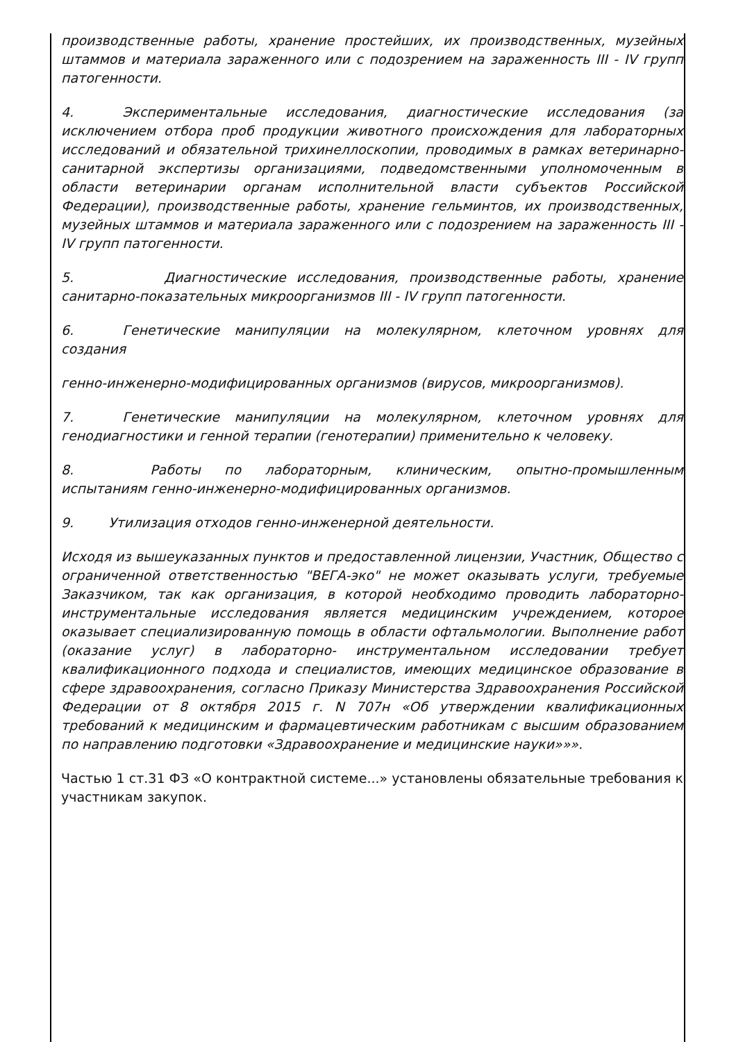производственные работы, хранение простейших, их производственных, музейных штаммов и материала зараженного или с подозрением на зараженность III - IV групп патогенности.
4. Экспериментальные исследования, диагностические исследования (за исключением отбора проб продукции животного происхождения для лабораторных исследований и обязательной трихинеллоскопии, проводимых в рамках ветеринарно-санитарной экспертизы организациями, подведомственными уполномоченным в области ветеринарии органам исполнительной власти субъектов Российской Федерации), производственные работы, хранение гельминтов, их производственных, музейных штаммов и материала зараженного или с подозрением на зараженность III - IV групп патогенности.
5. Диагностические исследования, производственные работы, хранение санитарно-показательных микроорганизмов III - IV групп патогенности.
6. Генетические манипуляции на молекулярном, клеточном уровнях для создания
генно-инженерно-модифицированных организмов (вирусов, микроорганизмов).
7. Генетические манипуляции на молекулярном, клеточном уровнях для генодиагностики и генной терапии (генотерапии) применительно к человеку.
8. Работы по лабораторным, клиническим, опытно-промышленным испытаниям генно-инженерно-модифицированных организмов.
9. Утилизация отходов генно-инженерной деятельности.
Исходя из вышеуказанных пунктов и предоставленной лицензии, Участник, Общество с ограниченной ответственностью "ВЕГА-эко" не может оказывать услуги, требуемые Заказчиком, так как организация, в которой необходимо проводить лабораторно-инструментальные исследования является медицинским учреждением, которое оказывает специализированную помощь в области офтальмологии. Выполнение работ (оказание услуг) в лабораторно- инструментальном исследовании требует квалификационного подхода и специалистов, имеющих медицинское образование в сфере здравоохранения, согласно Приказу Министерства Здравоохранения Российской Федерации от 8 октября 2015 г. N 707н «Об утверждении квалификационных требований к медицинским и фармацевтическим работникам с высшим образованием по направлению подготовки «Здравоохранение и медицинские науки»»».
Частью 1 ст.31 ФЗ «О контрактной системе...» установлены обязательные требования к участникам закупок.